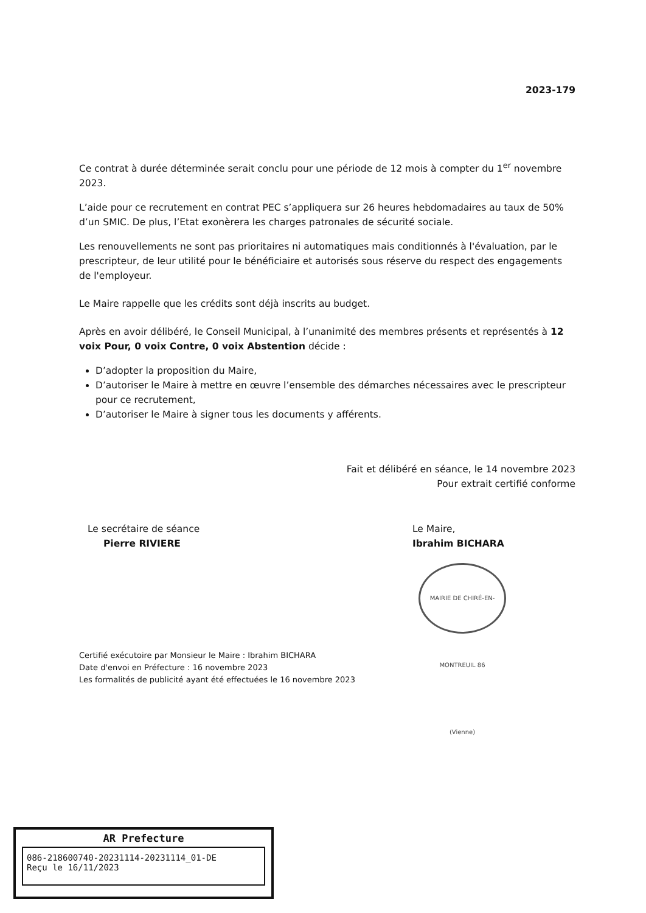2023-179
Ce contrat à durée déterminée serait conclu pour une période de 12 mois à compter du 1<sup>er</sup> novembre 2023.
L’aide pour ce recrutement en contrat PEC s’appliquera sur 26 heures hebdomadaires au taux de 50% d’un SMIC. De plus, l’Etat exonèrera les charges patronales de sécurité sociale.
Les renouvellements ne sont pas prioritaires ni automatiques mais conditionnés à l'évaluation, par le prescripteur, de leur utilité pour le bénéficiaire et autorisés sous réserve du respect des engagements de l'employeur.
Le Maire rappelle que les crédits sont déjà inscrits au budget.
Après en avoir délibéré, le Conseil Municipal, à l’unanimité des membres présents et représentés à 12 voix Pour, 0 voix Contre, 0 voix Abstention décide :
D’adopter la proposition du Maire,
D’autoriser le Maire à mettre en œuvre l’ensemble des démarches nécessaires avec le prescripteur pour ce recrutement,
D’autoriser le Maire à signer tous les documents y afférents.
Fait et délibéré en séance, le 14 novembre 2023
Pour extrait certifié conforme
Le secrétaire de séance
Pierre RIVIERE
Le Maire,
Ibrahim BICHARA
MAIRIE DE CHIRÉ-EN-MONTREUIL 86 (Vienne)
Certifié exécutoire par Monsieur le Maire : Ibrahim BICHARA
Date d'envoi en Préfecture : 16 novembre 2023
Les formalités de publicité ayant été effectuées le 16 novembre 2023
AR Prefecture
086-218600740-20231114-20231114_01-DE
Reçu le 16/11/2023